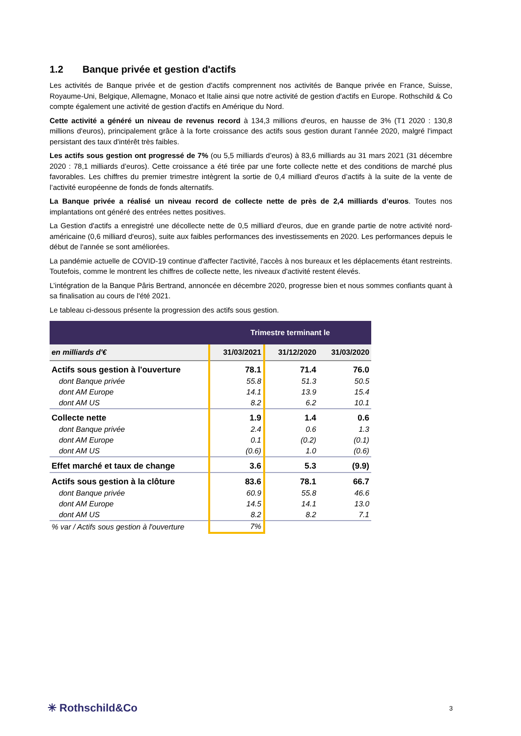1.2 Banque privée et gestion d'actifs
Les activités de Banque privée et de gestion d'actifs comprennent nos activités de Banque privée en France, Suisse, Royaume-Uni, Belgique, Allemagne, Monaco et Italie ainsi que notre activité de gestion d'actifs en Europe. Rothschild & Co compte également une activité de gestion d'actifs en Amérique du Nord.
Cette activité a généré un niveau de revenus record à 134,3 millions d'euros, en hausse de 3% (T1 2020 : 130,8 millions d'euros), principalement grâce à la forte croissance des actifs sous gestion durant l’année 2020, malgré l'impact persistant des taux d'intérêt très faibles.
Les actifs sous gestion ont progressé de 7% (ou 5,5 milliards d’euros) à 83,6 milliards au 31 mars 2021 (31 décembre 2020 : 78,1 milliards d’euros). Cette croissance a été tirée par une forte collecte nette et des conditions de marché plus favorables. Les chiffres du premier trimestre intègrent la sortie de 0,4 milliard d'euros d’actifs à la suite de la vente de l’activité européenne de fonds de fonds alternatifs.
La Banque privée a réalisé un niveau record de collecte nette de près de 2,4 milliards d’euros. Toutes nos implantations ont généré des entrées nettes positives.
La Gestion d'actifs a enregistré une décollecte nette de 0,5 milliard d'euros, due en grande partie de notre activité nord-américaine (0,6 milliard d'euros), suite aux faibles performances des investissements en 2020. Les performances depuis le début de l'année se sont améliorées.
La pandémie actuelle de COVID-19 continue d'affecter l'activité, l'accès à nos bureaux et les déplacements étant restreints. Toutefois, comme le montrent les chiffres de collecte nette, les niveaux d'activité restent élevés.
L’intégration de la Banque Pâris Bertrand, annoncée en décembre 2020, progresse bien et nous sommes confiants quant à sa finalisation au cours de l'été 2021.
Le tableau ci-dessous présente la progression des actifs sous gestion.
| | Trimestre terminant le | | |
| en milliards d'€ | 31/03/2021 | 31/12/2020 | 31/03/2020 |
| Actifs sous gestion à l'ouverture | 78.1 | 71.4 | 76.0 |
| dont Banque privée | 55.8 | 51.3 | 50.5 |
| dont AM Europe | 14.1 | 13.9 | 15.4 |
| dont AM US | 8.2 | 6.2 | 10.1 |
| Collecte nette | 1.9 | 1.4 | 0.6 |
| dont Banque privée | 2.4 | 0.6 | 1.3 |
| dont AM Europe | 0.1 | (0.2) | (0.1) |
| dont AM US | (0.6) | 1.0 | (0.6) |
| Effet marché et taux de change | 3.6 | 5.3 | (9.9) |
| Actifs sous gestion à la clôture | 83.6 | 78.1 | 66.7 |
| dont Banque privée | 60.9 | 55.8 | 46.6 |
| dont AM Europe | 14.5 | 14.1 | 13.0 |
| dont AM US | 8.2 | 8.2 | 7.1 |
| % var / Actifs sous gestion à l'ouverture | 7% | | |
✳ Rothschild&Co
3